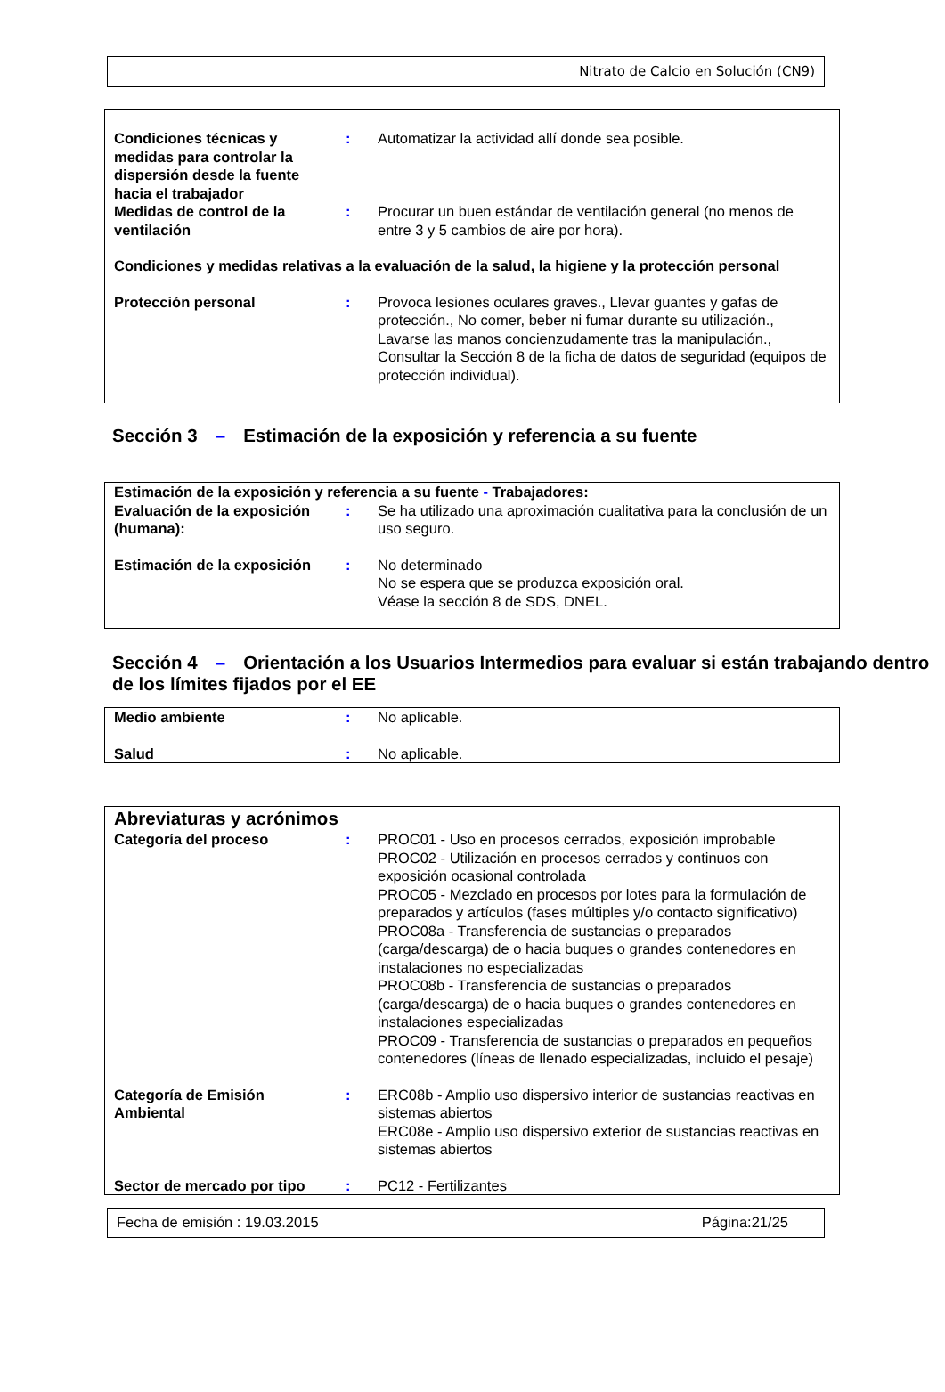Nitrato de Calcio en Solución (CN9)
| Condiciones técnicas y medidas para controlar la dispersión desde la fuente hacia el trabajador | : | Automatizar la actividad allí donde sea posible. |
| Medidas de control de la ventilación | : | Procurar un buen estándar de ventilación general (no menos de entre 3 y 5 cambios de aire por hora). |
| Condiciones y medidas relativas a la evaluación de la salud, la higiene y la protección personal | | |
| Protección personal | : | Provoca lesiones oculares graves., Llevar guantes y gafas de protección., No comer, beber ni fumar durante su utilización., Lavarse las manos concienzudamente tras la manipulación., Consultar la Sección 8 de la ficha de datos de seguridad (equipos de protección individual). |
Sección 3 – Estimación de la exposición y referencia a su fuente
| Estimación de la exposición y referencia a su fuente - Trabajadores: | | |
| Evaluación de la exposición (humana): | : | Se ha utilizado una aproximación cualitativa para la conclusión de un uso seguro. |
| Estimación de la exposición | : | No determinado No se espera que se produzca exposición oral. Véase la sección 8 de SDS, DNEL. |
Sección 4 – Orientación a los Usuarios Intermedios para evaluar si están trabajando dentro de los límites fijados por el EE
| Medio ambiente | : | No aplicable. |
| Salud | : | No aplicable. |
| Abreviaturas y acrónimos | | |
| Categoría del proceso | : | PROC01 - Uso en procesos cerrados, exposición improbable PROC02 - Utilización en procesos cerrados y continuos con exposición ocasional controlada PROC05 - Mezclado en procesos por lotes para la formulación de preparados y artículos (fases múltiples y/o contacto significativo) PROC08a - Transferencia de sustancias o preparados (carga/descarga) de o hacia buques o grandes contenedores en instalaciones no especializadas PROC08b - Transferencia de sustancias o preparados (carga/descarga) de o hacia buques o grandes contenedores en instalaciones especializadas PROC09 - Transferencia de sustancias o preparados en pequeños contenedores (líneas de llenado especializadas, incluido el pesaje) |
| Categoría de Emisión Ambiental | : | ERC08b - Amplio uso dispersivo interior de sustancias reactivas en sistemas abiertos ERC08e - Amplio uso dispersivo exterior de sustancias reactivas en sistemas abiertos |
| Sector de mercado por tipo | : | PC12 - Fertilizantes |
Fecha de emisión : 19.03.2015 Página:21/25